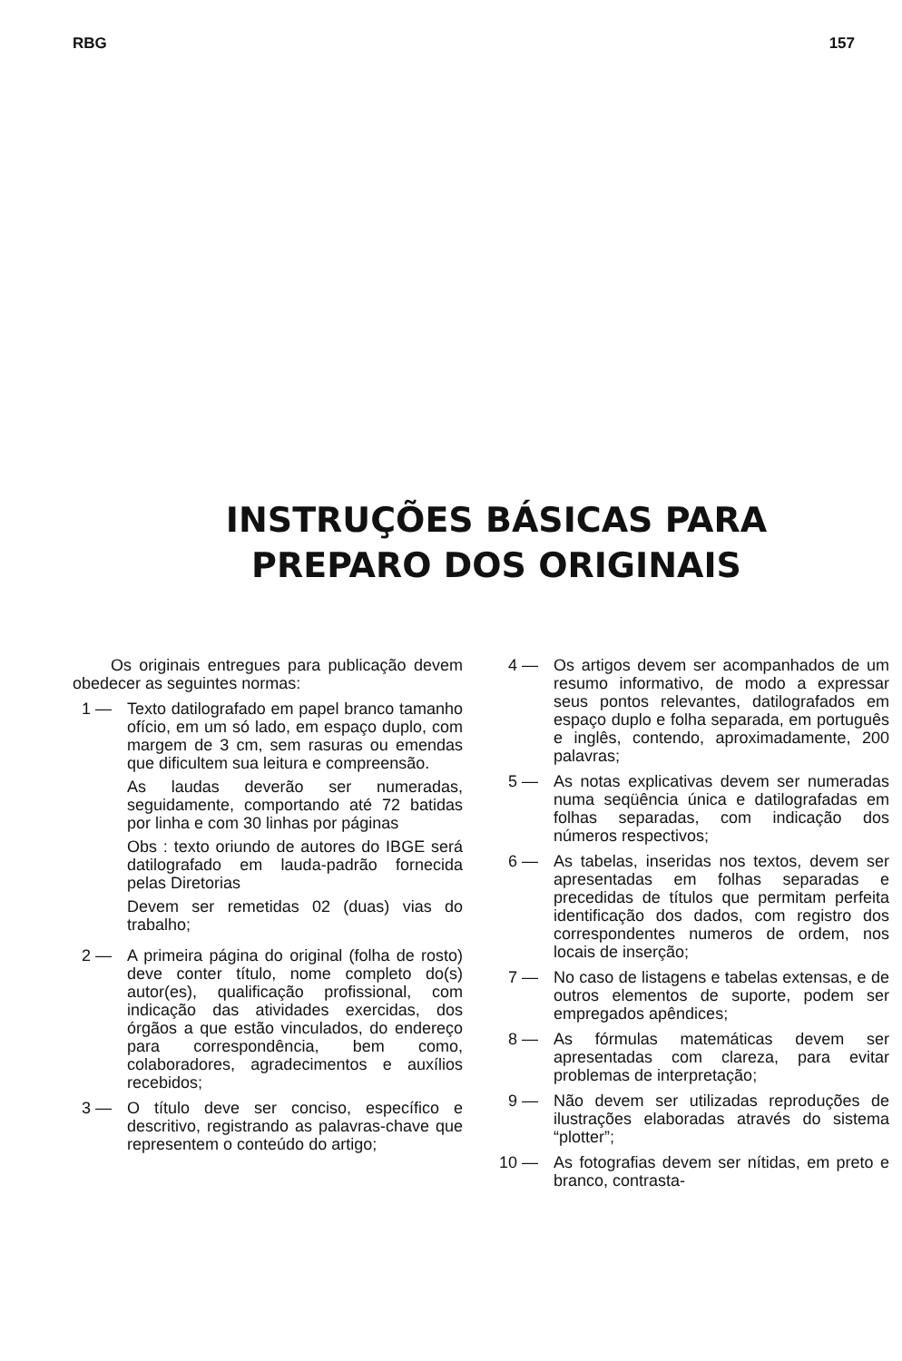RBG 157
INSTRUÇÕES BÁSICAS PARA
PREPARO DOS ORIGINAIS
Os originais entregues para publicação devem obedecer as seguintes normas:
1 — Texto datilografado em papel branco tamanho ofício, em um só lado, em espaço duplo, com margem de 3 cm, sem rasuras ou emendas que dificultem sua leitura e compreensão.
As laudas deverão ser numeradas, seguidamente, comportando até 72 batidas por linha e com 30 linhas por páginas
Obs : texto oriundo de autores do IBGE será datilografado em lauda-padrão fornecida pelas Diretorias
Devem ser remetidas 02 (duas) vias do trabalho;
2 — A primeira página do original (folha de rosto) deve conter título, nome completo do(s) autor(es), qualificação profissional, com indicação das atividades exercidas, dos órgãos a que estão vinculados, do endereço para correspondência, bem como, colaboradores, agradecimentos e auxílios recebidos;
3 — O título deve ser conciso, específico e descritivo, registrando as palavras-chave que representem o conteúdo do artigo;
4 — Os artigos devem ser acompanhados de um resumo informativo, de modo a expressar seus pontos relevantes, datilografados em espaço duplo e folha separada, em português e inglês, contendo, aproximadamente, 200 palavras;
5 — As notas explicativas devem ser numeradas numa seqüência única e datilografadas em folhas separadas, com indicação dos números respectivos;
6 — As tabelas, inseridas nos textos, devem ser apresentadas em folhas separadas e precedidas de títulos que permitam perfeita identificação dos dados, com registro dos correspondentes numeros de ordem, nos locais de inserção;
7 — No caso de listagens e tabelas extensas, e de outros elementos de suporte, podem ser empregados apêndices;
8 — As fórmulas matemáticas devem ser apresentadas com clareza, para evitar problemas de interpretação;
9 — Não devem ser utilizadas reproduções de ilustrações elaboradas através do sistema “plotter”;
10 — As fotografias devem ser nítidas, em preto e branco, contrasta-